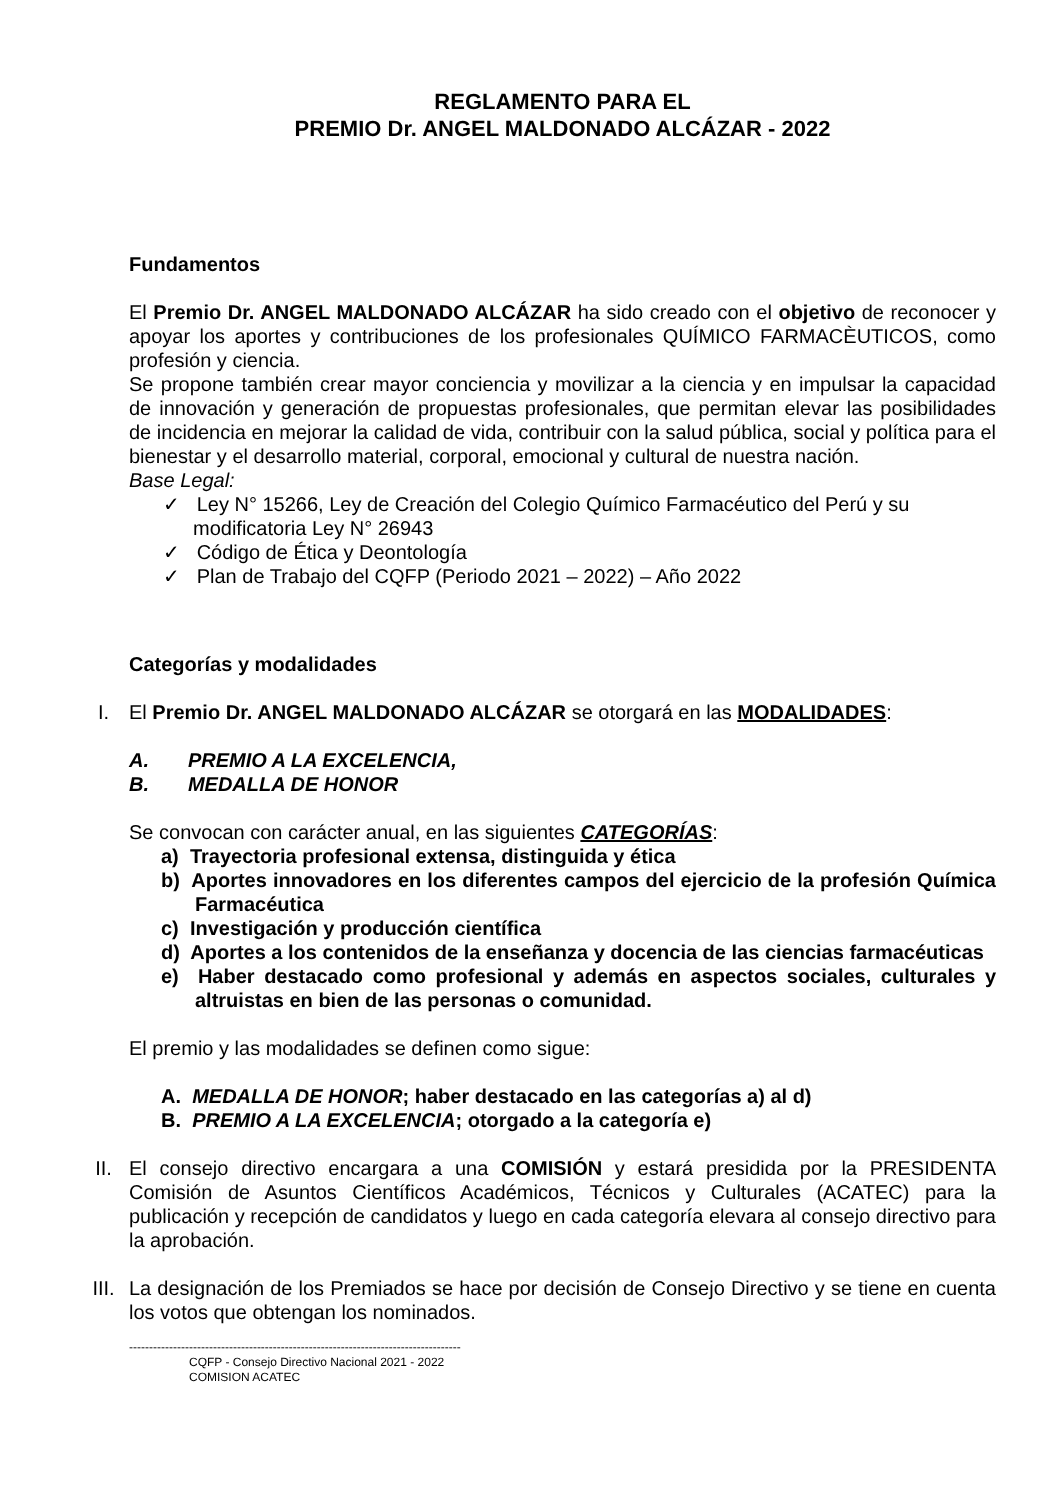REGLAMENTO PARA EL
PREMIO Dr. ANGEL MALDONADO ALCÁZAR - 2022
Fundamentos
El Premio Dr. ANGEL MALDONADO ALCÁZAR ha sido creado con el objetivo de reconocer y apoyar los aportes y contribuciones de los profesionales QUÍMICO FARMACÈUTICOS, como profesión y ciencia.
Se propone también crear mayor conciencia y movilizar a la ciencia y en impulsar la capacidad de innovación y generación de propuestas profesionales, que permitan elevar las posibilidades de incidencia en mejorar la calidad de vida, contribuir con la salud pública, social y política para el bienestar y el desarrollo material, corporal, emocional y cultural de nuestra nación.
Base Legal:
✓ Ley N° 15266, Ley de Creación del Colegio Químico Farmacéutico del Perú y su modificatoria Ley N° 26943
✓ Código de Ética y Deontología
✓ Plan de Trabajo del CQFP (Periodo 2021 – 2022) – Año 2022
Categorías y modalidades
I. El Premio Dr. ANGEL MALDONADO ALCÁZAR se otorgará en las MODALIDADES:
A. PREMIO A LA EXCELENCIA,
B. MEDALLA DE HONOR
Se convocan con carácter anual, en las siguientes CATEGORÍAS:
a) Trayectoria profesional extensa, distinguida y ética
b) Aportes innovadores en los diferentes campos del ejercicio de la profesión Química Farmacéutica
c) Investigación y producción científica
d) Aportes a los contenidos de la enseñanza y docencia de las ciencias farmacéuticas
e) Haber destacado como profesional y además en aspectos sociales, culturales y altruistas en bien de las personas o comunidad.
El premio y las modalidades se definen como sigue:
A. MEDALLA DE HONOR; haber destacado en las categorías a) al d)
B. PREMIO A LA EXCELENCIA; otorgado a la categoría e)
II. El consejo directivo encargara a una COMISIÓN y estará presidida por la PRESIDENTA Comisión de Asuntos Científicos Académicos, Técnicos y Culturales (ACATEC) para la publicación y recepción de candidatos y luego en cada categoría elevara al consejo directivo para la aprobación.
III. La designación de los Premiados se hace por decisión de Consejo Directivo y se tiene en cuenta los votos que obtengan los nominados.
-----------------------------------------------------------------------------------
CQFP - Consejo Directivo Nacional 2021 - 2022
COMISION ACATEC